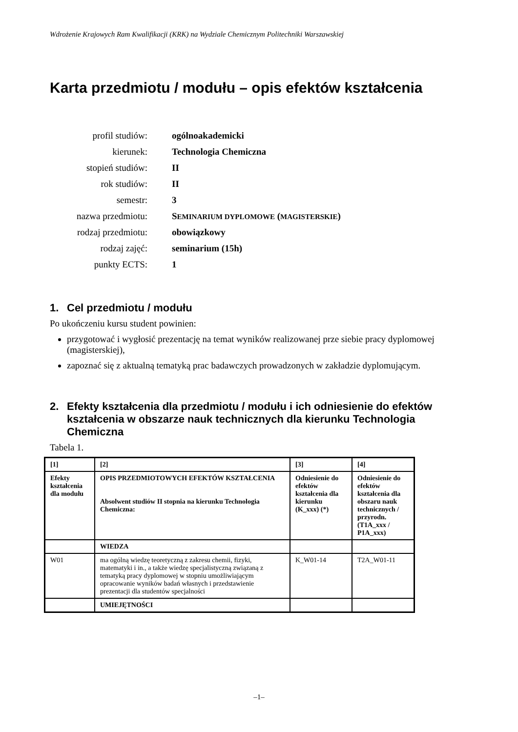Wdrożenie Krajowych Ram Kwalifikacji (KRK) na Wydziale Chemicznym Politechniki Warszawskiej
Karta przedmiotu / modułu – opis efektów kształcenia
profil studiów:
ogólnoakademicki
kierunek:
Technologia Chemiczna
stopień studiów:
II
rok studiów:
II
semestr:
3
nazwa przedmiotu:
SEMINARIUM DYPLOMOWE (MAGISTERSKIE)
rodzaj przedmiotu:
obowiązkowy
rodzaj zajęć:
seminarium (15h)
punkty ECTS:
1
1. Cel przedmiotu / modułu
Po ukończeniu kursu student powinien:
przygotować i wygłosić prezentację na temat wyników realizowanej prze siebie pracy dyplomowej (magisterskiej),
zapoznać się z aktualną tematyką prac badawczych prowadzonych w zakładzie dyplomującym.
2. Efekty kształcenia dla przedmiotu / modułu i ich odniesienie do efektów kształcenia w obszarze nauk technicznych dla kierunku Technologia Chemiczna
Tabela 1.
| [1] | [2] | [3] | [4] |
| Efekty kształcenia dla modułu | OPIS PRZEDMIOTOWYCH EFEKTÓW KSZTAŁCENIA Absolwent studiów II stopnia na kierunku Technologia Chemiczna: | Odniesienie do efektów kształcenia dla kierunku (K_xxx) (*) | Odniesienie do efektów kształcenia dla obszaru nauk technicznych / przyrodn. (T1A_xxx / P1A_xxx) |
| | WIEDZA | | |
| W01 | ma ogólną wiedzę teoretyczną z zakresu chemii, fizyki, matematyki i in., a także wiedzę specjalistyczną związaną z tematyką pracy dyplomowej w stopniu umożliwiającym opracowanie wyników badań własnych i przedstawienie prezentacji dla studentów specjalności | K_W01-14 | T2A_W01-11 |
| | UMIEJĘTNOŚCI | | |
–1–